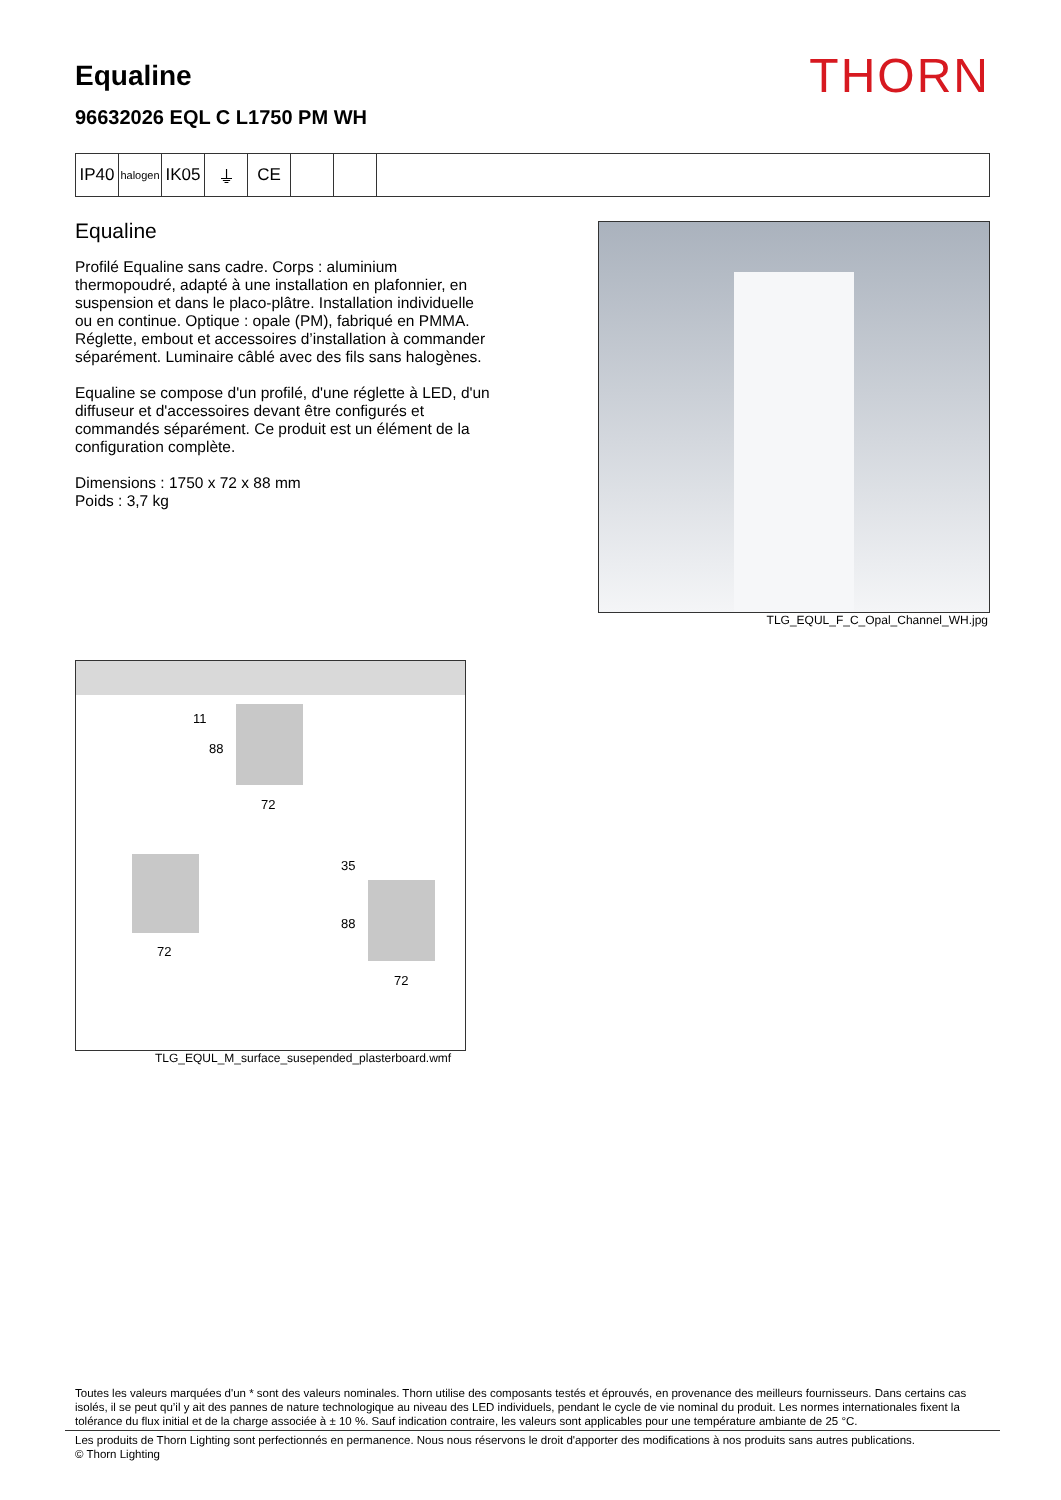Equaline
96632026 EQL C L1750 PM WH
THORN
IP40
halogen
IK05 ⏚ CE
Equaline
Profilé Equaline sans cadre. Corps : aluminium thermopoudré, adapté à une installation en plafonnier, en suspension et dans le placo-plâtre. Installation individuelle ou en continue. Optique : opale (PM), fabriqué en PMMA. Réglette, embout et accessoires d’installation à commander séparément. Luminaire câblé avec des fils sans halogènes.
Equaline se compose d'un profilé, d'une réglette à LED, d'un diffuseur et d'accessoires devant être configurés et commandés séparément. Ce produit est un élément de la configuration complète.
Dimensions : 1750 x 72 x 88 mm
Poids : 3,7 kg
TLG_EQUL_F_C_Opal_Channel_WH.jpg
11
88
72
72
35
88
72
TLG_EQUL_M_surface_susepended_plasterboard.wmf
Toutes les valeurs marquées d'un * sont des valeurs nominales. Thorn utilise des composants testés et éprouvés, en provenance des meilleurs fournisseurs. Dans certains cas isolés, il se peut qu’il y ait des pannes de nature technologique au niveau des LED individuels, pendant le cycle de vie nominal du produit. Les normes internationales fixent la tolérance du flux initial et de la charge associée à ± 10 %. Sauf indication contraire, les valeurs sont applicables pour une température ambiante de 25 °C.
Les produits de Thorn Lighting sont perfectionnés en permanence. Nous nous réservons le droit d'apporter des modifications à nos produits sans autres publications.
© Thorn Lighting